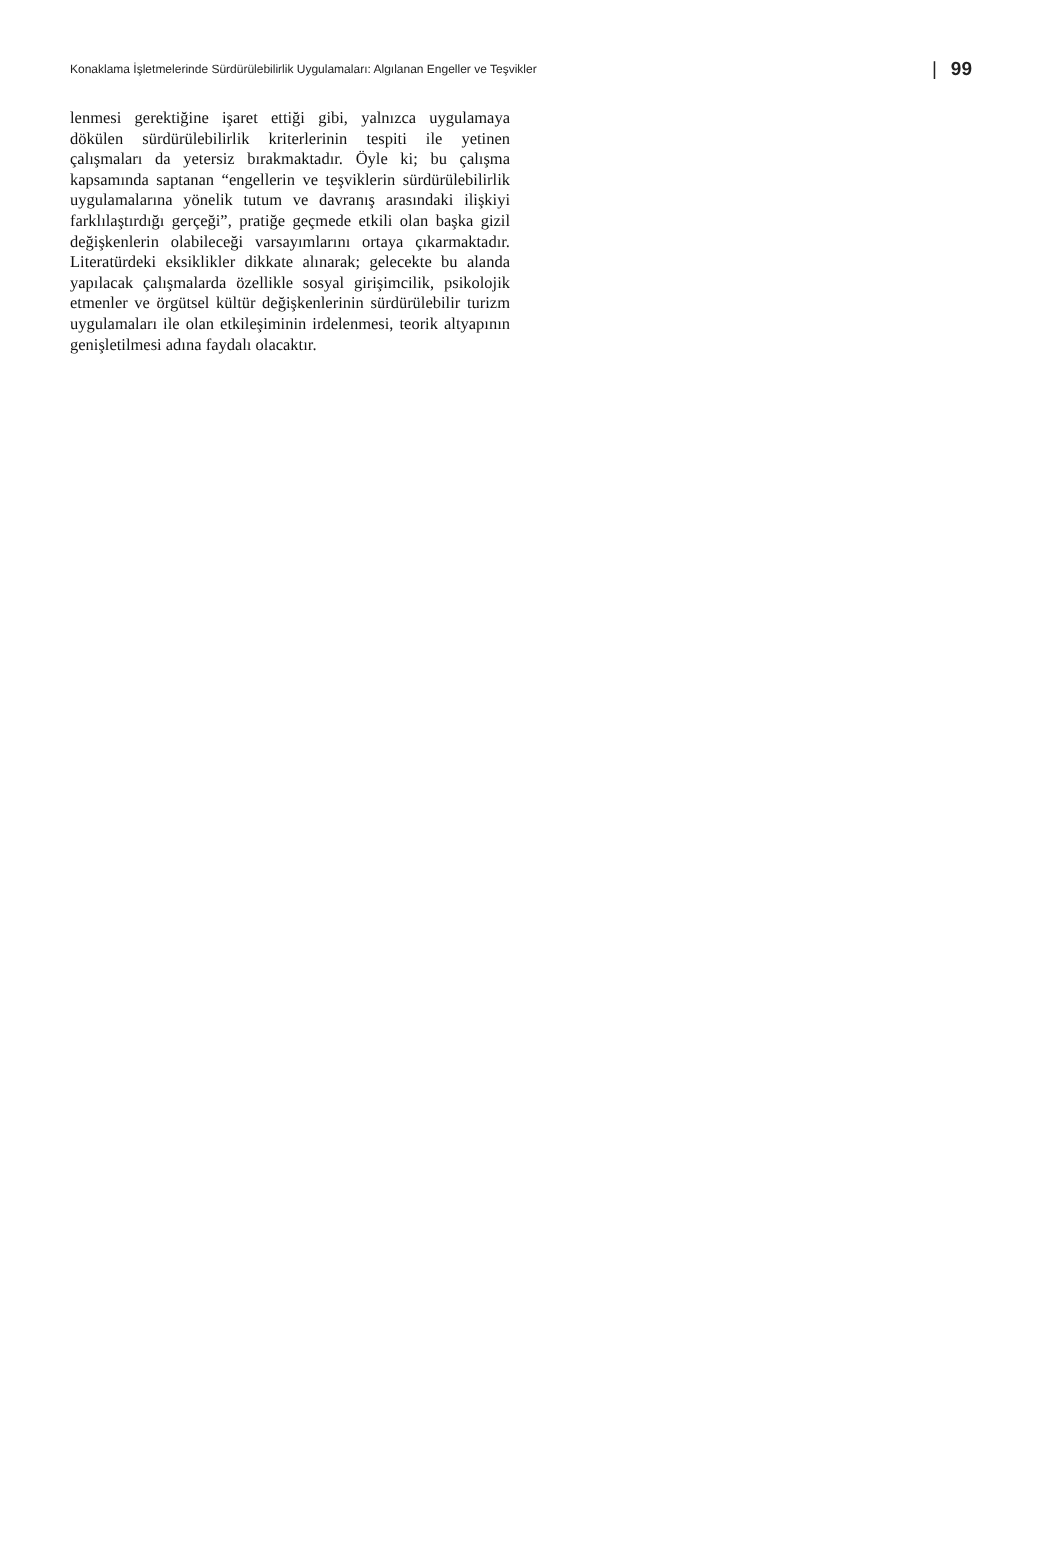Konaklama İşletmelerinde Sürdürülebilirlik Uygulamaları: Algılanan Engeller ve Teşvikler
| 99
lenmesi gerektiğine işaret ettiği gibi, yalnızca uygulamaya dökülen sürdürülebilirlik kriterlerinin tespiti ile yetinen çalışmaları da yetersiz bırakmaktadır. Öyle ki; bu çalışma kapsamında saptanan “engellerin ve teşviklerin sürdürülebilirlik uygulamalarına yönelik tutum ve davranış arasındaki ilişkiyi farklılaştırdığı gerçeği”, pratiğe geçmede etkili olan başka gizil değişkenlerin olabileceği varsayımlarını ortaya çıkarmaktadır. Literatürdeki eksiklikler dikkate alınarak; gelecekte bu alanda yapılacak çalışmalarda özellikle sosyal girişimcilik, psikolojik etmenler ve örgütsel kültür değişkenlerinin sürdürülebilir turizm uygulamaları ile olan etkileşiminin irdelenmesi, teorik altyapının genişletilmesi adına faydalı olacaktır.